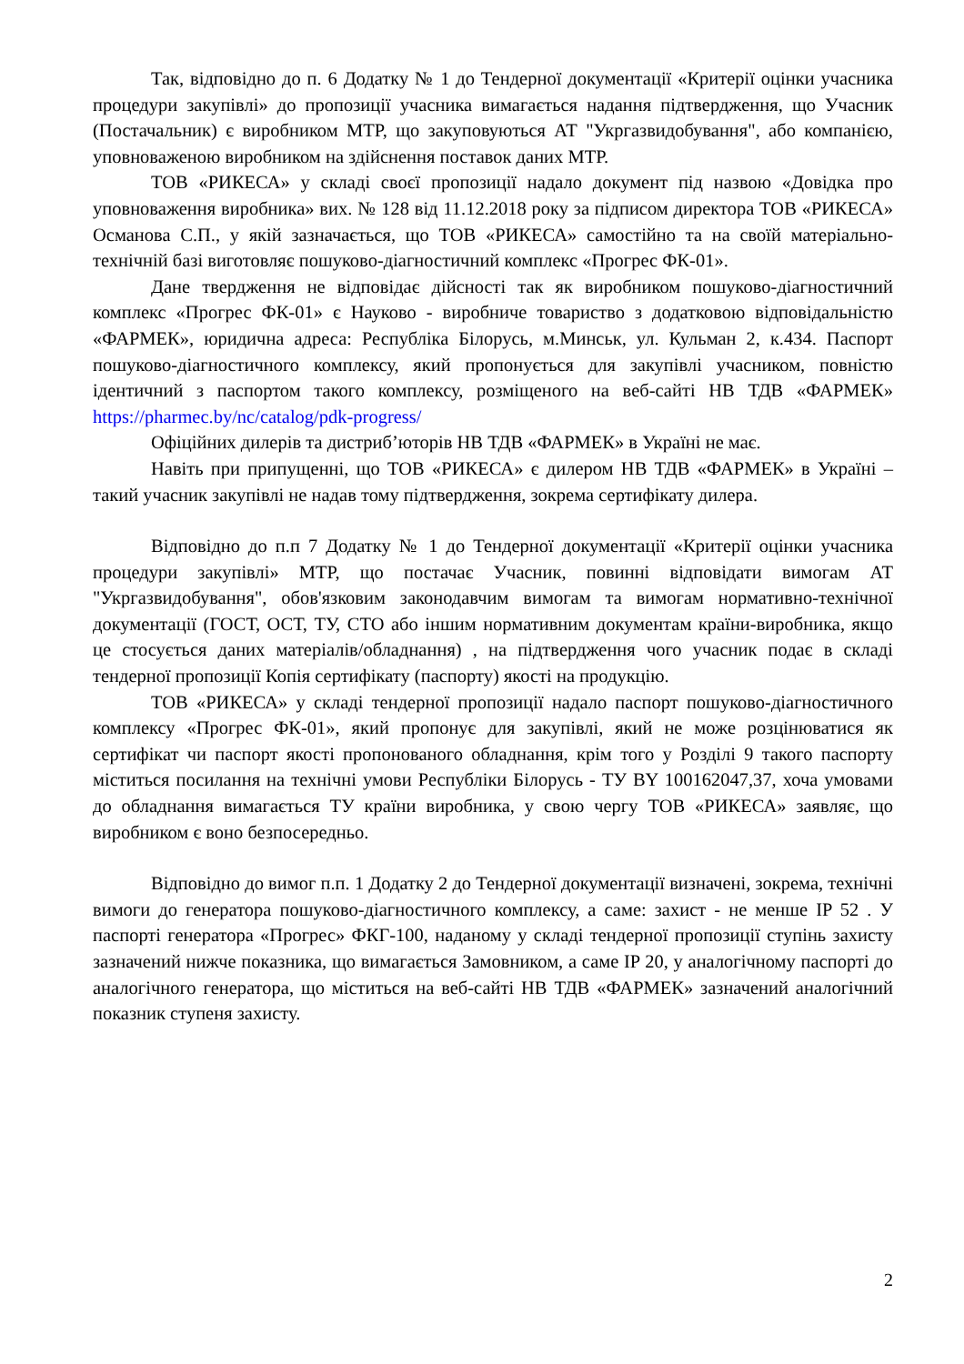Так, відповідно до п. 6 Додатку № 1 до Тендерної документації «Критерії оцінки учасника процедури закупівлі» до пропозиції учасника вимагається надання підтвердження, що Учасник (Постачальник) є виробником МТР, що закуповуються АТ "Укргазвидобування", або компанією, уповноваженою виробником на здійснення поставок даних МТР.
ТОВ «РИКЕСА» у складі своєї пропозиції надало документ під назвою «Довідка про уповноваження виробника» вих. № 128 від 11.12.2018 року за підписом директора ТОВ «РИКЕСА» Османова С.П., у якій зазначається, що ТОВ «РИКЕСА» самостійно та на своїй матеріально-технічній базі виготовляє пошуково-діагностичний комплекс «Прогрес ФК-01».
Дане твердження не відповідає дійсності так як виробником пошуково-діагностичний комплекс «Прогрес ФК-01» є Науково - виробниче товариство з додатковою відповідальністю «ФАРМЕК», юридична адреса: Республіка Білорусь, м.Минськ, ул. Кульман 2, к.434. Паспорт пошуково-діагностичного комплексу, який пропонується для закупівлі учасником, повністю ідентичний з паспортом такого комплексу, розміщеного на веб-сайті НВ ТДВ «ФАРМЕК» https://pharmec.by/nc/catalog/pdk-progress/
Офіційних дилерів та дистриб’юторів НВ ТДВ «ФАРМЕК» в Україні не має.
Навіть при припущенні, що ТОВ «РИКЕСА» є дилером НВ ТДВ «ФАРМЕК» в Україні – такий учасник закупівлі не надав тому підтвердження, зокрема сертифікату дилера.
Відповідно до п.п 7 Додатку № 1 до Тендерної документації «Критерії оцінки учасника процедури закупівлі» МТР, що постачає Учасник, повинні відповідати вимогам АТ "Укргазвидобування", обов'язковим законодавчим вимогам та вимогам нормативно-технічної документації (ГОСТ, ОСТ, ТУ, СТО або іншим нормативним документам країни-виробника, якщо це стосується даних матеріалів/обладнання) , на підтвердження чого учасник подає в складі тендерної пропозиції Копія сертифікату (паспорту) якості на продукцію.
ТОВ «РИКЕСА» у складі тендерної пропозиції надало паспорт пошуково-діагностичного комплексу «Прогрес ФК-01», який пропонує для закупівлі, який не може розцінюватися як сертифікат чи паспорт якості пропонованого обладнання, крім того у Розділі 9 такого паспорту міститься посилання на технічні умови Республіки Білорусь - ТУ BY 100162047,37, хоча умовами до обладнання вимагається ТУ країни виробника, у свою чергу ТОВ «РИКЕСА» заявляє, що виробником є воно безпосередньо.
Відповідно до вимог п.п. 1 Додатку 2 до Тендерної документації визначені, зокрема, технічні вимоги до генератора пошуково-діагностичного комплексу, а саме: захист - не менше IP 52 . У паспорті генератора «Прогрес» ФКГ-100, наданому у складі тендерної пропозиції ступінь захисту зазначений нижче показника, що вимагається Замовником, а саме IP 20, у аналогічному паспорті до аналогічного генератора, що міститься на веб-сайті НВ ТДВ «ФАРМЕК» зазначений аналогічний показник ступеня захисту.
2